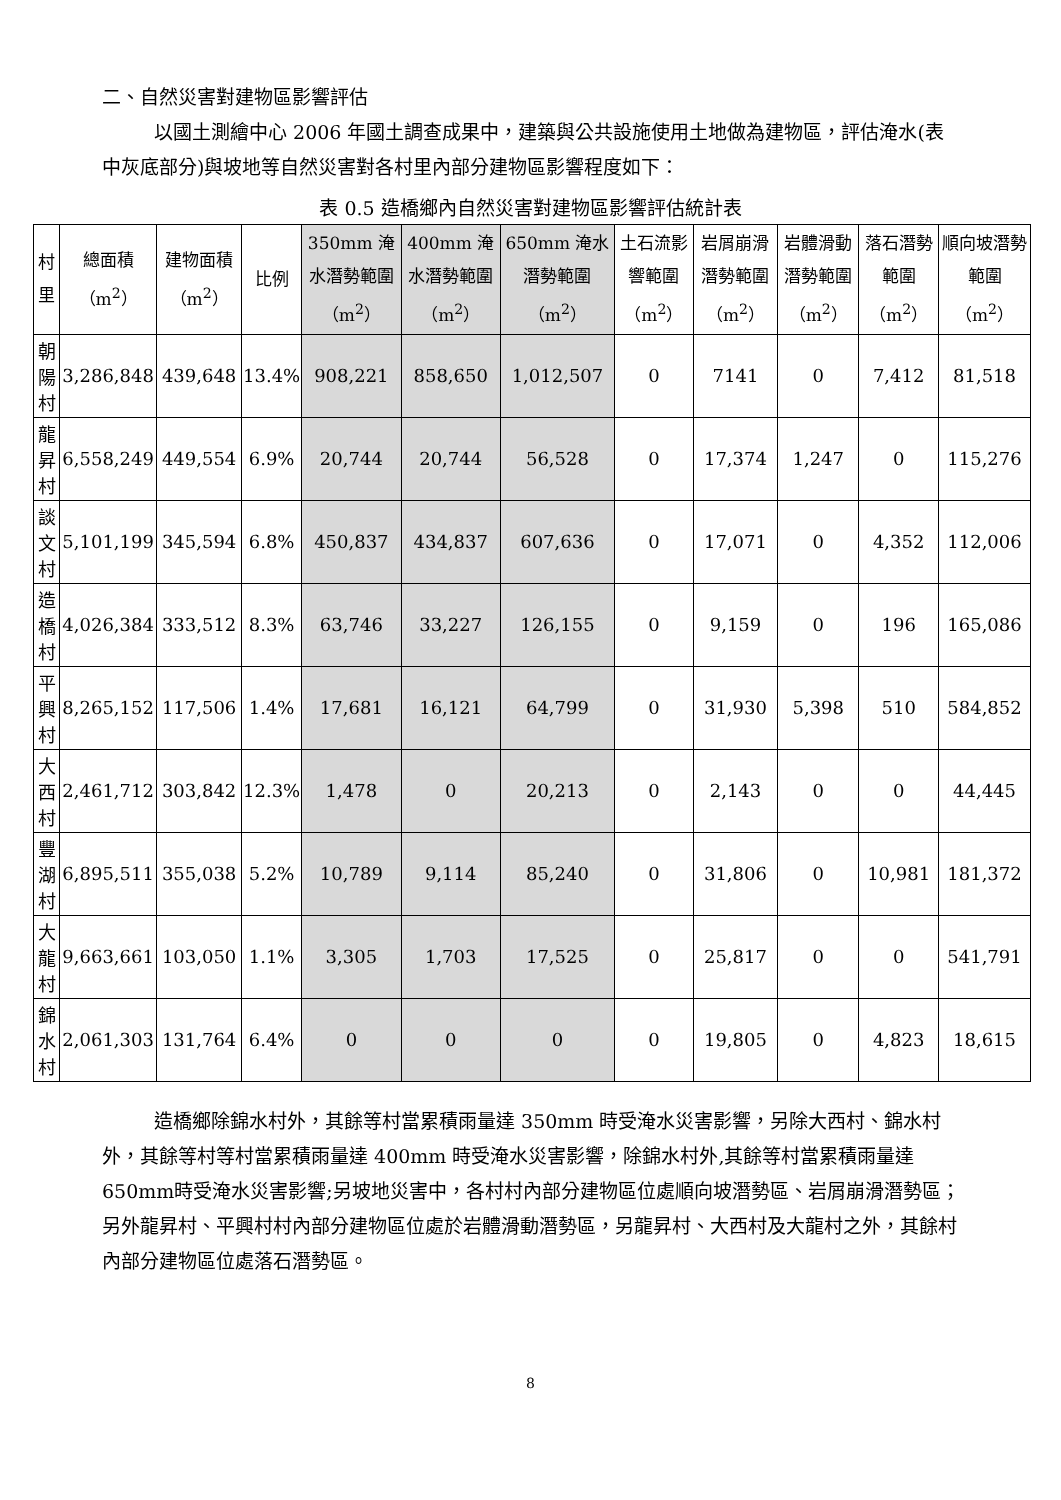二、自然災害對建物區影響評估
以國土測繪中心 2006 年國土調查成果中，建築與公共設施使用土地做為建物區，評估淹水(表中灰底部分)與坡地等自然災害對各村里內部分建物區影響程度如下：
表 0.5 造橋鄉內自然災害對建物區影響評估統計表
| 村里 | 總面積（m<sup>2</sup>） | 建物面積（m<sup>2</sup>） | 比例 | 350mm 淹水潛勢範圍（m<sup>2</sup>） | 400mm 淹水潛勢範圍（m<sup>2</sup>） | 650mm 淹水潛勢範圍（m<sup>2</sup>） | 土石流影響範圍（m<sup>2</sup>） | 岩屑崩滑潛勢範圍（m<sup>2</sup>） | 岩體滑動潛勢範圍（m<sup>2</sup>） | 落石潛勢範圍（m<sup>2</sup>） | 順向坡潛勢範圍（m<sup>2</sup>） |
| --- | --- | --- | --- | --- | --- | --- | --- | --- | --- | --- | --- |
| 朝陽村 | 3,286,848 | 439,648 | 13.4% | 908,221 | 858,650 | 1,012,507 | 0 | 7141 | 0 | 7,412 | 81,518 |
| 龍昇村 | 6,558,249 | 449,554 | 6.9% | 20,744 | 20,744 | 56,528 | 0 | 17,374 | 1,247 | 0 | 115,276 |
| 談文村 | 5,101,199 | 345,594 | 6.8% | 450,837 | 434,837 | 607,636 | 0 | 17,071 | 0 | 4,352 | 112,006 |
| 造橋村 | 4,026,384 | 333,512 | 8.3% | 63,746 | 33,227 | 126,155 | 0 | 9,159 | 0 | 196 | 165,086 |
| 平興村 | 8,265,152 | 117,506 | 1.4% | 17,681 | 16,121 | 64,799 | 0 | 31,930 | 5,398 | 510 | 584,852 |
| 大西村 | 2,461,712 | 303,842 | 12.3% | 1,478 | 0 | 20,213 | 0 | 2,143 | 0 | 0 | 44,445 |
| 豐湖村 | 6,895,511 | 355,038 | 5.2% | 10,789 | 9,114 | 85,240 | 0 | 31,806 | 0 | 10,981 | 181,372 |
| 大龍村 | 9,663,661 | 103,050 | 1.1% | 3,305 | 1,703 | 17,525 | 0 | 25,817 | 0 | 0 | 541,791 |
| 錦水村 | 2,061,303 | 131,764 | 6.4% | 0 | 0 | 0 | 0 | 19,805 | 0 | 4,823 | 18,615 |
造橋鄉除錦水村外，其餘等村當累積雨量達 350mm 時受淹水災害影響，另除大西村、錦水村外，其餘等村等村當累積雨量達 400mm 時受淹水災害影響，除錦水村外,其餘等村當累積雨量達650mm時受淹水災害影響;另坡地災害中，各村村內部分建物區位處順向坡潛勢區、岩屑崩滑潛勢區；另外龍昇村、平興村村內部分建物區位處於岩體滑動潛勢區，另龍昇村、大西村及大龍村之外，其餘村內部分建物區位處落石潛勢區。
8